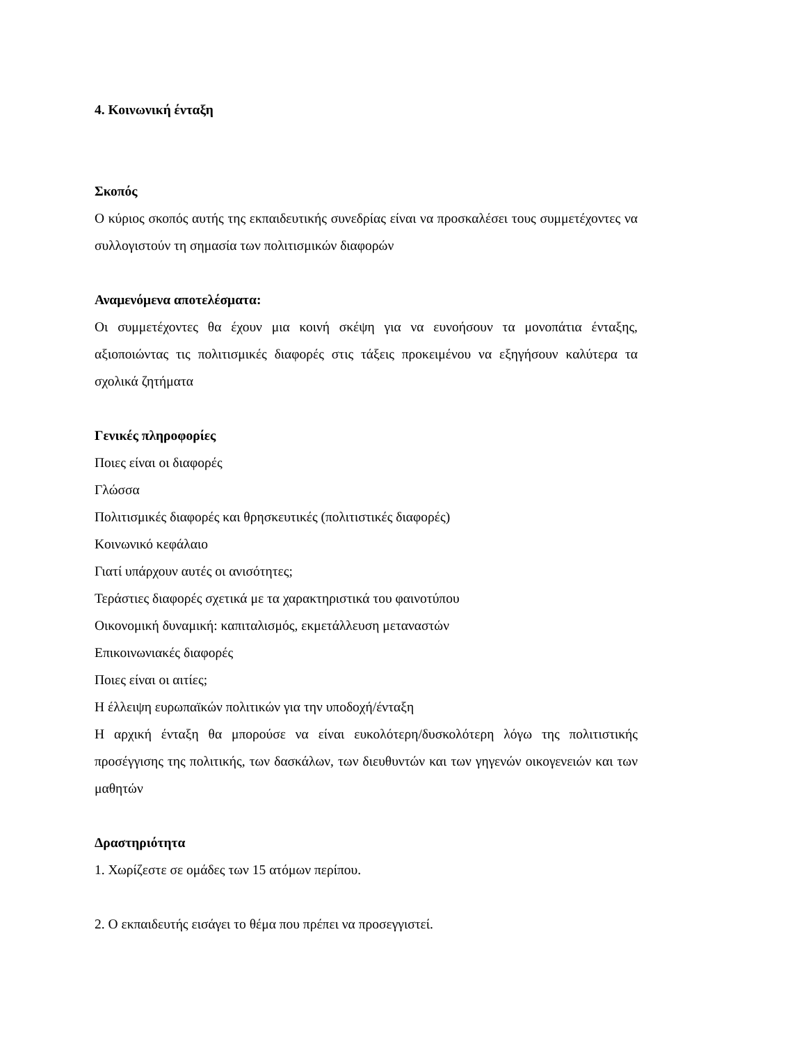4. Κοινωνική ένταξη
Σκοπός
Ο κύριος σκοπός αυτής της εκπαιδευτικής συνεδρίας είναι να προσκαλέσει τους συμμετέχοντες να συλλογιστούν τη σημασία των πολιτισμικών διαφορών
Αναμενόμενα αποτελέσματα:
Οι συμμετέχοντες θα έχουν μια κοινή σκέψη για να ευνοήσουν τα μονοπάτια ένταξης, αξιοποιώντας τις πολιτισμικές διαφορές στις τάξεις προκειμένου να εξηγήσουν καλύτερα τα σχολικά ζητήματα
Γενικές πληροφορίες
Ποιες είναι οι διαφορές
Γλώσσα
Πολιτισμικές διαφορές και θρησκευτικές (πολιτιστικές διαφορές)
Κοινωνικό κεφάλαιο
Γιατί υπάρχουν αυτές οι ανισότητες;
Τεράστιες διαφορές σχετικά με τα χαρακτηριστικά του φαινοτύπου
Οικονομική δυναμική: καπιταλισμός, εκμετάλλευση μεταναστών
Επικοινωνιακές διαφορές
Ποιες είναι οι αιτίες;
Η έλλειψη ευρωπαϊκών πολιτικών για την υποδοχή/ένταξη
Η αρχική ένταξη θα μπορούσε να είναι ευκολότερη/δυσκολότερη λόγω της πολιτιστικής προσέγγισης της πολιτικής, των δασκάλων, των διευθυντών και των γηγενών οικογενειών και των μαθητών
Δραστηριότητα
1. Χωρίζεστε σε ομάδες των 15 ατόμων περίπου.
2. Ο εκπαιδευτής εισάγει το θέμα που πρέπει να προσεγγιστεί.